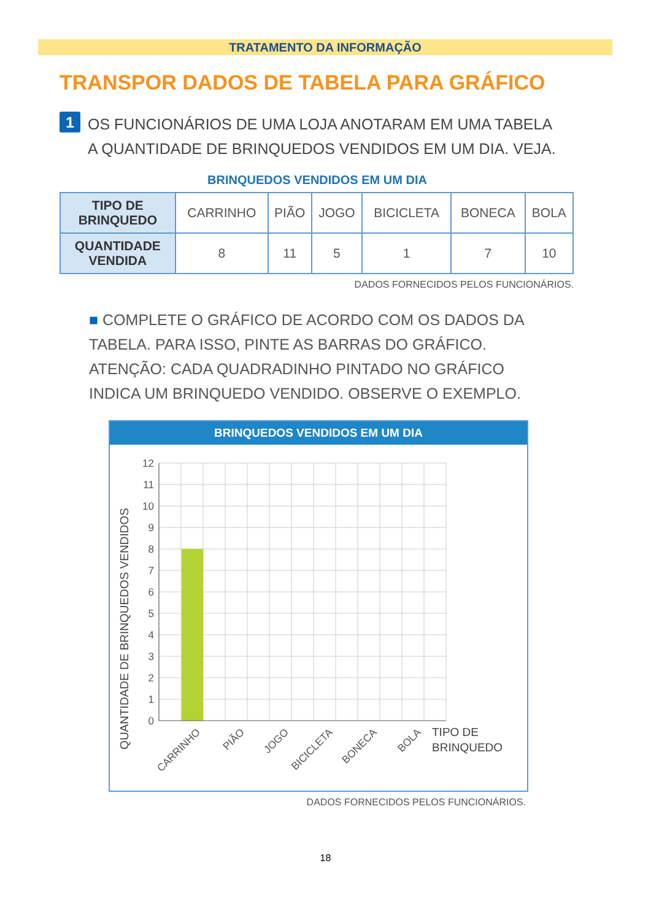TRATAMENTO DA INFORMAÇÃO
TRANSPOR DADOS DE TABELA PARA GRÁFICO
1
OS FUNCIONÁRIOS DE UMA LOJA ANOTARAM EM UMA TABELA
A QUANTIDADE DE BRINQUEDOS VENDIDOS EM UM DIA. VEJA.
BRINQUEDOS VENDIDOS EM UM DIA
| TIPO DE BRINQUEDO | CARRINHO | PIÃO | JOGO | BICICLETA | BONECA | BOLA |
| QUANTIDADE VENDIDA | 8 | 11 | 5 | 1 | 7 | 10 |
DADOS FORNECIDOS PELOS FUNCIONÁRIOS.
■ COMPLETE O GRÁFICO DE ACORDO COM OS DADOS DA TABELA. PARA ISSO, PINTE AS BARRAS DO GRÁFICO. ATENÇÃO: CADA QUADRADINHO PINTADO NO GRÁFICO INDICA UM BRINQUEDO VENDIDO. OBSERVE O EXEMPLO.
BRINQUEDOS VENDIDOS EM UM DIA
QUANTIDADE DE BRINQUEDOS VENDIDOS
12
11
10
9
8
7
6
5
4
3
2
1
0
CARRINHO
PIÃO
JOGO
BICICLETA
BONECA
BOLA
TIPO DE
BRINQUEDO
DADOS FORNECIDOS PELOS FUNCIONÁRIOS.
18